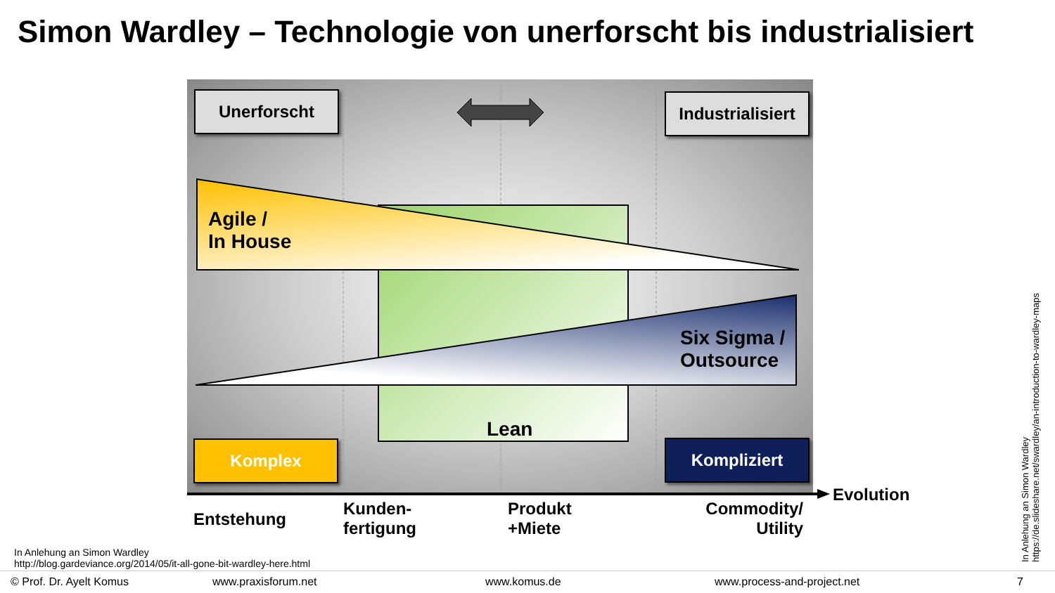Simon Wardley – Technologie von unerforscht bis industrialisiert
Unerforscht
Industrialisiert
Agile /
In House
Six Sigma /
Outsource
Lean
Komplex Kompliziert
Evolution
Entstehung
Kunden-
fertigung
Produkt
+Miete
Commodity/
Utility
In Anlehung an Simon Wardley
http://blog.gardeviance.org/2014/05/it-all-gone-bit-wardley-here.html
In Anlehung an Simon Wardley
https://de.slideshare.net/swardley/an-introduction-to-wardley-maps
© Prof. Dr. Ayelt Komus www.praxisforum.net www.komus.de www.process-and-project.net 7